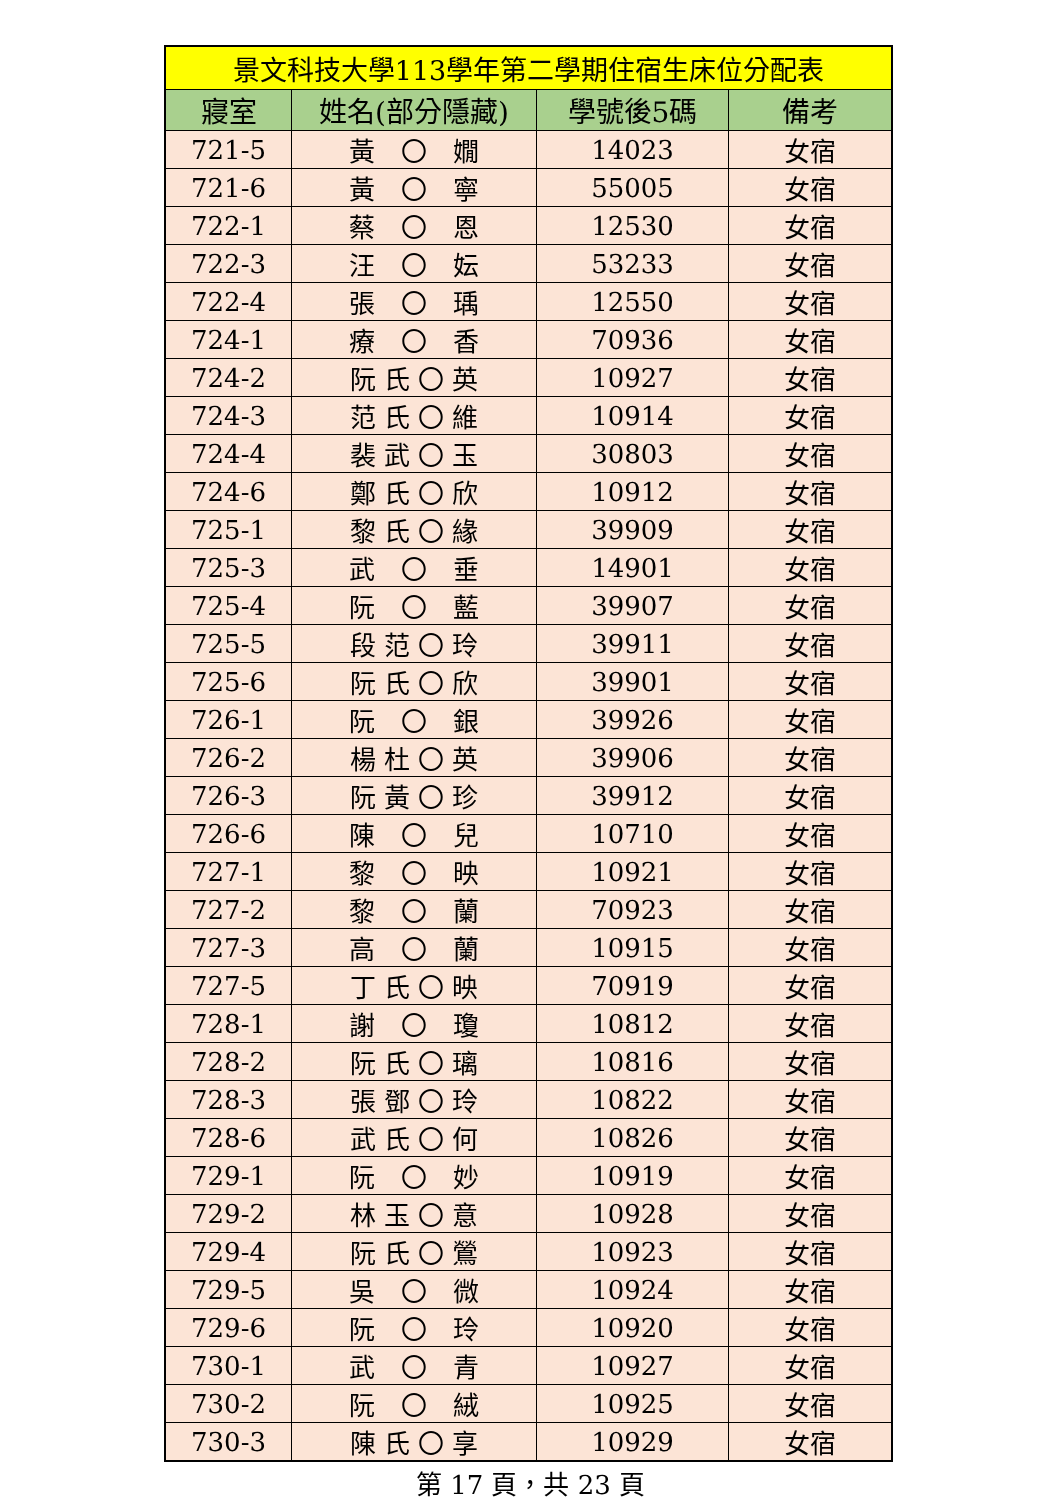| 景文科技大學113學年第二學期住宿生床位分配表 | | | |
| --- | --- | --- | --- |
| 寢室 | 姓名(部分隱藏) | 學號後5碼 | 備考 |
| 721-5 | 黃 〇 嫺 | 14023 | 女宿 |
| 721-6 | 黃 〇 寧 | 55005 | 女宿 |
| 722-1 | 蔡 〇 恩 | 12530 | 女宿 |
| 722-3 | 汪 〇 妘 | 53233 | 女宿 |
| 722-4 | 張 〇 瑀 | 12550 | 女宿 |
| 724-1 | 療 〇 香 | 70936 | 女宿 |
| 724-2 | 阮 氏 〇 英 | 10927 | 女宿 |
| 724-3 | 范 氏 〇 維 | 10914 | 女宿 |
| 724-4 | 裴 武 〇 玉 | 30803 | 女宿 |
| 724-6 | 鄭 氏 〇 欣 | 10912 | 女宿 |
| 725-1 | 黎 氏 〇 緣 | 39909 | 女宿 |
| 725-3 | 武 〇 垂 | 14901 | 女宿 |
| 725-4 | 阮 〇 藍 | 39907 | 女宿 |
| 725-5 | 段 范 〇 玲 | 39911 | 女宿 |
| 725-6 | 阮 氏 〇 欣 | 39901 | 女宿 |
| 726-1 | 阮 〇 銀 | 39926 | 女宿 |
| 726-2 | 楊 杜 〇 英 | 39906 | 女宿 |
| 726-3 | 阮 黃 〇 珍 | 39912 | 女宿 |
| 726-6 | 陳 〇 兒 | 10710 | 女宿 |
| 727-1 | 黎 〇 映 | 10921 | 女宿 |
| 727-2 | 黎 〇 蘭 | 70923 | 女宿 |
| 727-3 | 高 〇 蘭 | 10915 | 女宿 |
| 727-5 | 丁 氏 〇 映 | 70919 | 女宿 |
| 728-1 | 謝 〇 瓊 | 10812 | 女宿 |
| 728-2 | 阮 氏 〇 璃 | 10816 | 女宿 |
| 728-3 | 張 鄧 〇 玲 | 10822 | 女宿 |
| 728-6 | 武 氏 〇 何 | 10826 | 女宿 |
| 729-1 | 阮 〇 妙 | 10919 | 女宿 |
| 729-2 | 林 玉 〇 意 | 10928 | 女宿 |
| 729-4 | 阮 氏 〇 鶯 | 10923 | 女宿 |
| 729-5 | 吳 〇 微 | 10924 | 女宿 |
| 729-6 | 阮 〇 玲 | 10920 | 女宿 |
| 730-1 | 武 〇 青 | 10927 | 女宿 |
| 730-2 | 阮 〇 絨 | 10925 | 女宿 |
| 730-3 | 陳 氏 〇 享 | 10929 | 女宿 |
第 17 頁，共 23 頁